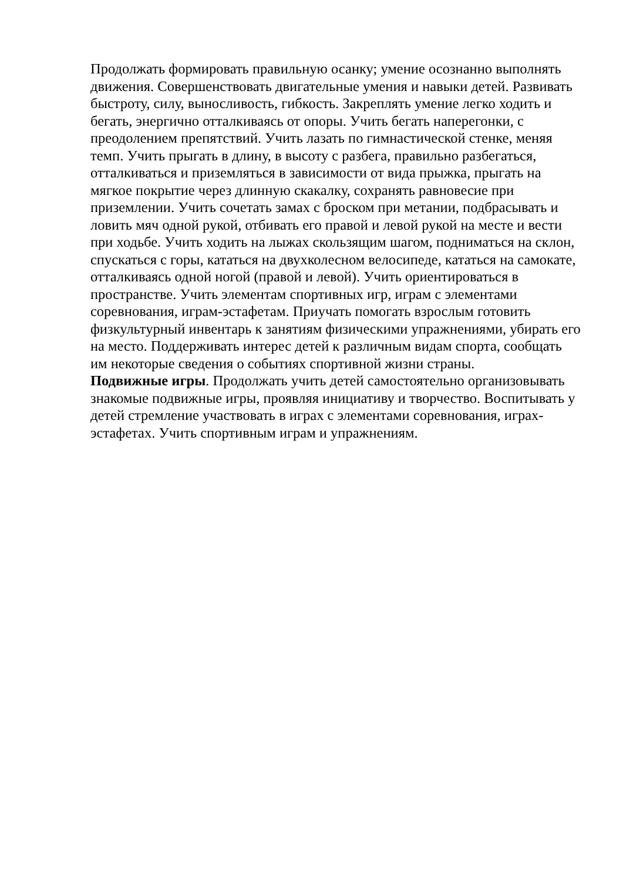Продолжать формировать правильную осанку; умение осознанно выполнять движения. Совершенствовать двигательные умения и навыки детей. Развивать быстроту, силу, выносливость, гибкость. Закреплять умение легко ходить и бегать, энергично отталкиваясь от опоры. Учить бегать наперегонки, с преодолением препятствий. Учить лазать по гимнастической стенке, меняя темп. Учить прыгать в длину, в высоту с разбега, правильно разбегаться, отталкиваться и приземляться в зависимости от вида прыжка, прыгать на мягкое покрытие через длинную скакалку, сохранять равновесие при приземлении. Учить сочетать замах с броском при метании, подбрасывать и ловить мяч одной рукой, отбивать его правой и левой рукой на месте и вести при ходьбе. Учить ходить на лыжах скользящим шагом, подниматься на склон, спускаться с горы, кататься на двухколесном велосипеде, кататься на самокате, отталкиваясь одной ногой (правой и левой). Учить ориентироваться в пространстве. Учить элементам спортивных игр, играм с элементами соревнования, играм-эстафетам. Приучать помогать взрослым готовить физкультурный инвентарь к занятиям физическими упражнениями, убирать его на место. Поддерживать интерес детей к различным видам спорта, сообщать им некоторые сведения о событиях спортивной жизни страны.
Подвижные игры. Продолжать учить детей самостоятельно организовывать знакомые подвижные игры, проявляя инициативу и творчество. Воспитывать у детей стремление участвовать в играх с элементами соревнования, играх-эстафетах. Учить спортивным играм и упражнениям.